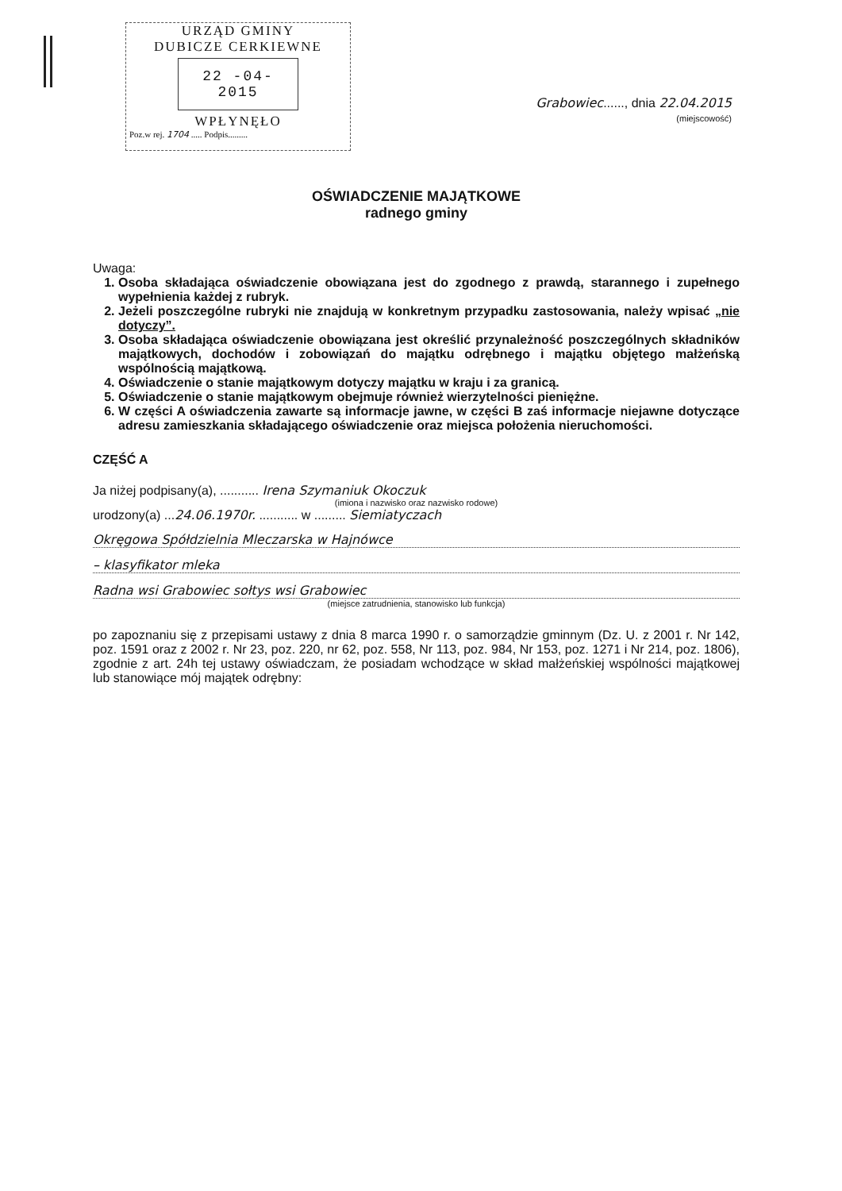URZĄD GMINY
DUBICZE CERKIEWNE
22 -04- 2015
WPŁYNĘŁO
Poz.w rej. 1704 ..... Podpis.........
Grabowiec......, dnia 22.04.2015
(miejscowość)
OŚWIADCZENIE MAJĄTKOWE
radnego gminy
Uwaga:
1. Osoba składająca oświadczenie obowiązana jest do zgodnego z prawdą, starannego i zupełnego wypełnienia każdej z rubryk.
2. Jeżeli poszczególne rubryki nie znajdują w konkretnym przypadku zastosowania, należy wpisać „nie dotyczy”.
3. Osoba składająca oświadczenie obowiązana jest określić przynależność poszczególnych składników majątkowych, dochodów i zobowiązań do majątku odrębnego i majątku objętego małżeńską wspólnością majątkową.
4. Oświadczenie o stanie majątkowym dotyczy majątku w kraju i za granicą.
5. Oświadczenie o stanie majątkowym obejmuje również wierzytelności pieniężne.
6. W części A oświadczenia zawarte są informacje jawne, w części B zaś informacje niejawne dotyczące adresu zamieszkania składającego oświadczenie oraz miejsca położenia nieruchomości.
CZĘŚĆ A
Ja niżej podpisany(a), ........... Irena Szymaniuk Okoczuk
(imiona i nazwisko oraz nazwisko rodowe)
urodzony(a) ...24.06.1970r. ........... w ......... Siemiatyczach
Okręgowa Spółdzielnia Mleczarska w Hajnówce
– klasyfikator mleka
Radna wsi Grabowiec sołtys wsi Grabowiec
(miejsce zatrudnienia, stanowisko lub funkcja)
po zapoznaniu się z przepisami ustawy z dnia 8 marca 1990 r. o samorządzie gminnym (Dz. U. z 2001 r. Nr 142, poz. 1591 oraz z 2002 r. Nr 23, poz. 220, nr 62, poz. 558, Nr 113, poz. 984, Nr 153, poz. 1271 i Nr 214, poz. 1806), zgodnie z art. 24h tej ustawy oświadczam, że posiadam wchodzące w skład małżeńskiej wspólności majątkowej lub stanowiące mój majątek odrębny: